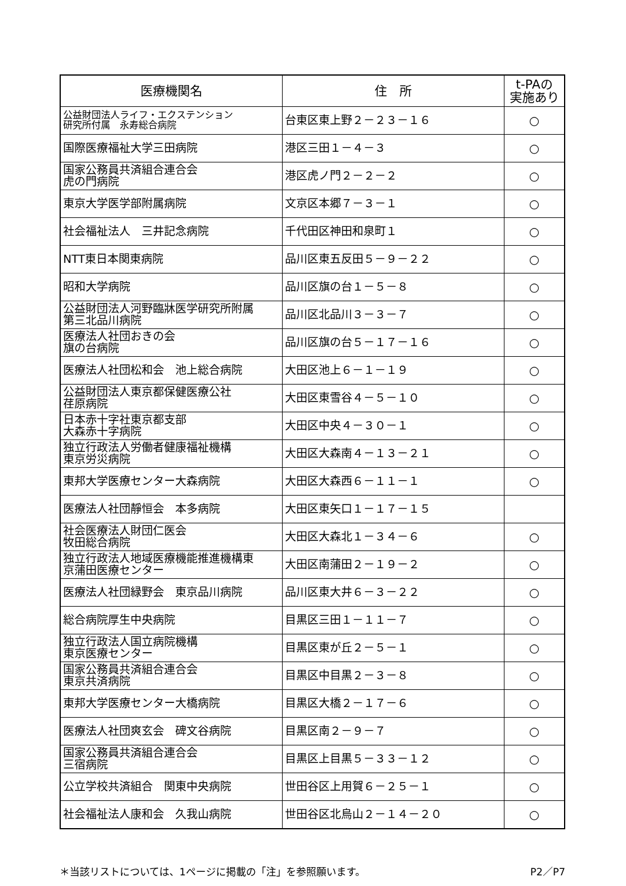| 医療機関名 | 住 所 | t-PAの 実施あり |
| --- | --- | --- |
| 公益財団法人ライフ・エクステンション 研究所付属 永寿総合病院 | 台東区東上野２－２３－１６ | ○ |
| 国際医療福祉大学三田病院 | 港区三田１－４－３ | ○ |
| 国家公務員共済組合連合会 虎の門病院 | 港区虎ノ門２－２－２ | ○ |
| 東京大学医学部附属病院 | 文京区本郷７－３－１ | ○ |
| 社会福祉法人 三井記念病院 | 千代田区神田和泉町１ | ○ |
| NTT東日本関東病院 | 品川区東五反田５－９－２２ | ○ |
| 昭和大学病院 | 品川区旗の台１－５－８ | ○ |
| 公益財団法人河野臨牀医学研究所附属 第三北品川病院 | 品川区北品川３－３－７ | ○ |
| 医療法人社団おきの会 旗の台病院 | 品川区旗の台５－１７－１６ | ○ |
| 医療法人社団松和会 池上総合病院 | 大田区池上６－１－１９ | ○ |
| 公益財団法人東京都保健医療公社 荏原病院 | 大田区東雪谷４－５－１０ | ○ |
| 日本赤十字社東京都支部 大森赤十字病院 | 大田区中央４－３０－１ | ○ |
| 独立行政法人労働者健康福祉機構 東京労災病院 | 大田区大森南４－１３－２１ | ○ |
| 東邦大学医療センター大森病院 | 大田区大森西６－１１－１ | ○ |
| 医療法人社団靜恒会 本多病院 | 大田区東矢口１－１７－１５ | |
| 社会医療法人財団仁医会 牧田総合病院 | 大田区大森北１－３４－６ | ○ |
| 独立行政法人地域医療機能推進機構東 京蒲田医療センター | 大田区南蒲田２－１９－２ | ○ |
| 医療法人社団緑野会 東京品川病院 | 品川区東大井６－３－２２ | ○ |
| 総合病院厚生中央病院 | 目黒区三田１－１１－７ | ○ |
| 独立行政法人国立病院機構 東京医療センター | 目黒区東が丘２－５－１ | ○ |
| 国家公務員共済組合連合会 東京共済病院 | 目黒区中目黒２－３－８ | ○ |
| 東邦大学医療センター大橋病院 | 目黒区大橋２－１７－６ | ○ |
| 医療法人社団爽玄会 碑文谷病院 | 目黒区南２－９－７ | ○ |
| 国家公務員共済組合連合会 三宿病院 | 目黒区上目黒５－３３－１２ | ○ |
| 公立学校共済組合 関東中央病院 | 世田谷区上用賀６－２５－１ | ○ |
| 社会福祉法人康和会 久我山病院 | 世田谷区北烏山２－１４－２０ | ○ |
＊当該リストについては、1ページに掲載の「注」を参照願います。 P2／P7